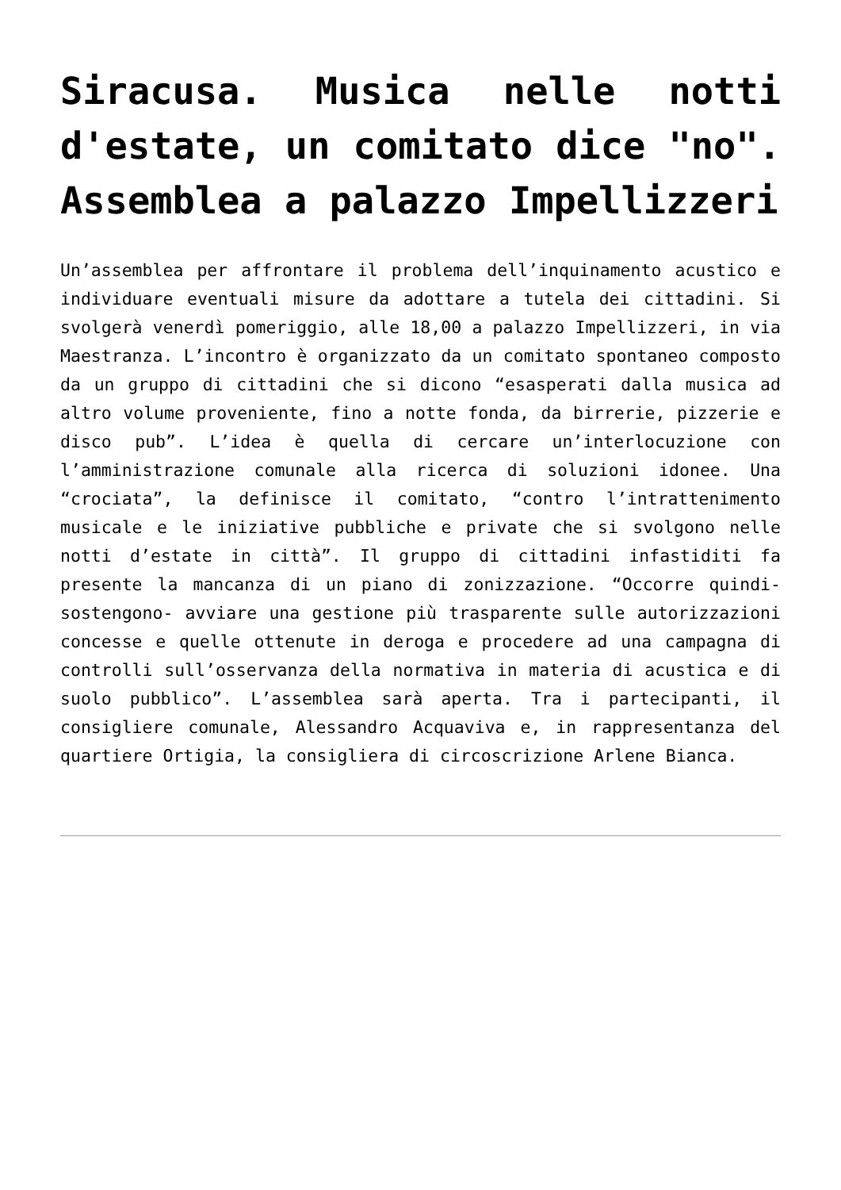Siracusa. Musica nelle notti d'estate, un comitato dice "no". Assemblea a palazzo Impellizzeri
Un’assemblea per affrontare il problema dell’inquinamento acustico e individuare eventuali misure da adottare a tutela dei cittadini. Si svolgerà venerdì pomeriggio, alle 18,00 a palazzo Impellizzeri, in via Maestranza. L’incontro è organizzato da un comitato spontaneo composto da un gruppo di cittadini che si dicono “esasperati dalla musica ad altro volume proveniente, fino a notte fonda, da birrerie, pizzerie e disco pub”. L’idea è quella di cercare un’interlocuzione con l’amministrazione comunale alla ricerca di soluzioni idonee. Una “crociata”, la definisce il comitato, “contro l’intrattenimento musicale e le iniziative pubbliche e private che si svolgono nelle notti d’estate in città”. Il gruppo di cittadini infastiditi fa presente la mancanza di un piano di zonizzazione. “Occorre quindi- sostengono- avviare una gestione più trasparente sulle autorizzazioni concesse e quelle ottenute in deroga e procedere ad una campagna di controlli sull’osservanza della normativa in materia di acustica e di suolo pubblico”. L’assemblea sarà aperta. Tra i partecipanti, il consigliere comunale, Alessandro Acquaviva e, in rappresentanza del quartiere Ortigia, la consigliera di circoscrizione Arlene Bianca.